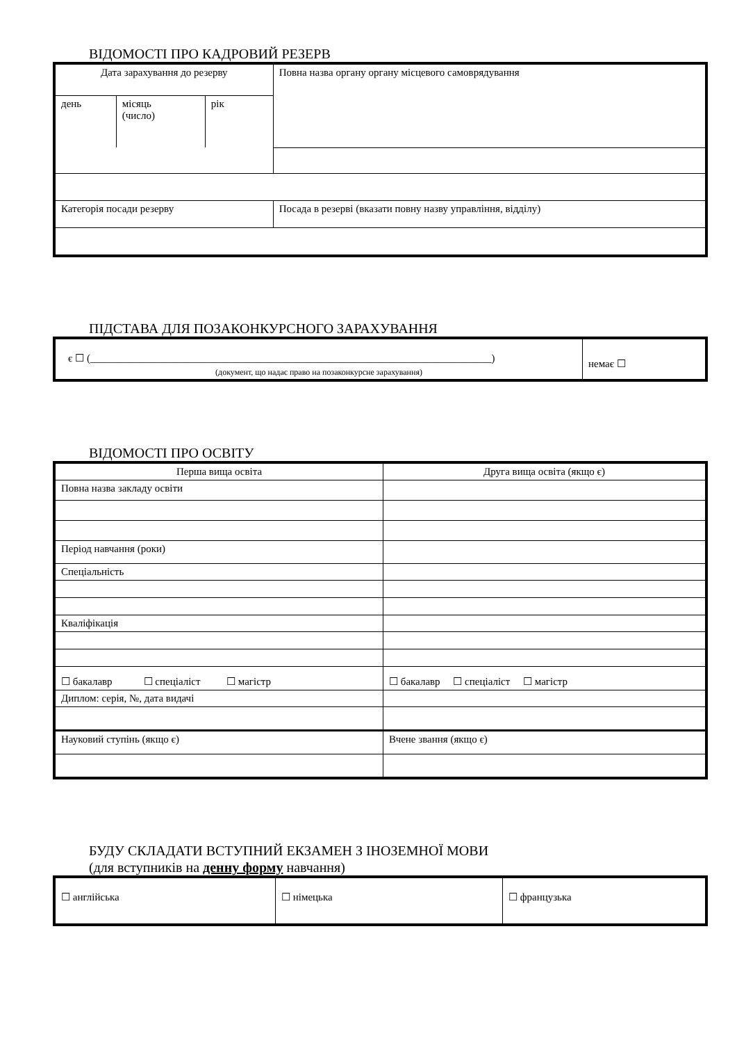ВІДОМОСТІ ПРО КАДРОВИЙ РЕЗЕРВ
| Дата зарахування до резерву | | | Повна назва органу органу місцевого самоврядування |
| день | місяць (число) | рік | |
| Категорія посади резерву | | | Посада в резерві (вказати повну назву управління, відділу) |
ПІДСТАВА ДЛЯ ПОЗАКОНКУРСНОГО ЗАРАХУВАННЯ
| є ☐ (_____________________________________________________________________________) (документ, що надає право на позаконкурсне зарахування) | немає ☐ |
ВІДОМОСТІ ПРО ОСВІТУ
| Перша вища освіта | | Друга вища освіта (якщо є) |
| Повна назва закладу освіти | | |
| Період навчання (роки) | | |
| Спеціальність | | |
| Кваліфікація | | |
| ☐ бакалавр ☐ спеціаліст ☐ магістр | | ☐ бакалавр ☐ спеціаліст ☐ магістр |
| Диплом: серія, №, дата видачі | | |
| Науковий ступінь (якщо є) | Вчене звання (якщо є) | |
БУДУ СКЛАДАТИ ВСТУПНИЙ ЕКЗАМЕН З ІНОЗЕМНОЇ МОВИ
(для вступників на денну форму навчання)
| ☐ англійська | ☐ німецька | ☐ французька |